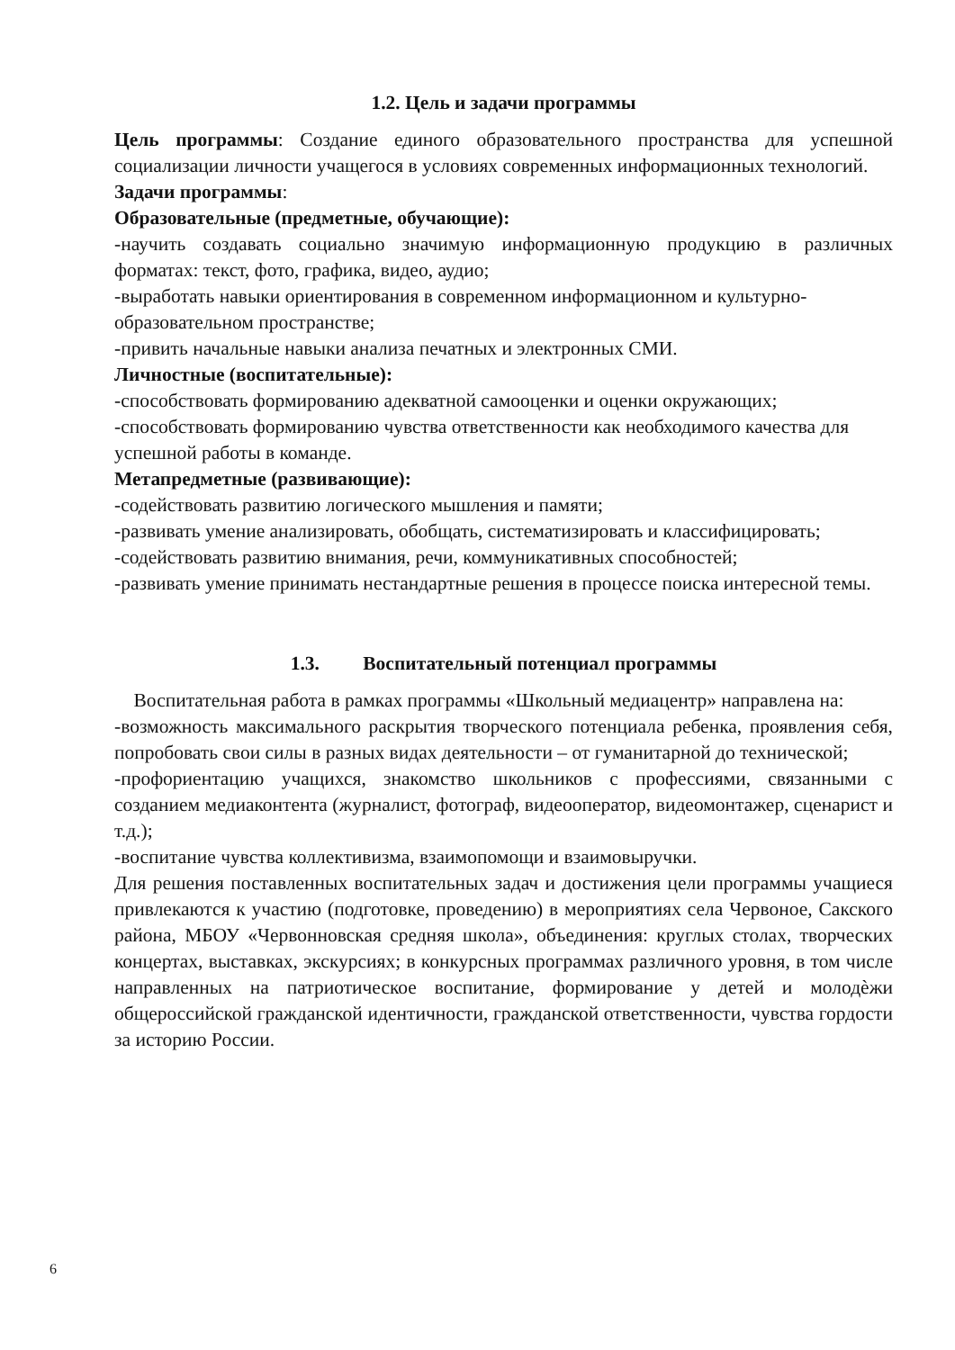1.2. Цель и задачи программы
Цель программы: Создание единого образовательного пространства для успешной социализации личности учащегося в условиях современных информационных технологий.
Задачи программы:
Образовательные (предметные, обучающие):
-научить создавать социально значимую информационную продукцию в различных форматах: текст, фото, графика, видео, аудио;
-выработать навыки ориентирования в современном информационном и культурно-образовательном пространстве;
-привить начальные навыки анализа печатных и электронных СМИ.
Личностные (воспитательные):
-способствовать формированию адекватной самооценки и оценки окружающих;
-способствовать формированию чувства ответственности как необходимого качества для успешной работы в команде.
Метапредметные (развивающие):
-содействовать развитию логического мышления и памяти;
-развивать умение анализировать, обобщать, систематизировать и классифицировать;
-содействовать развитию внимания, речи, коммуникативных способностей;
-развивать умение принимать нестандартные решения в процессе поиска интересной темы.
1.3. Воспитательный потенциал программы
Воспитательная работа в рамках программы «Школьный медиацентр» направлена на:
-возможность максимального раскрытия творческого потенциала ребенка, проявления себя, попробовать свои силы в разных видах деятельности – от гуманитарной до технической;
-профориентацию учащихся, знакомство школьников с профессиями, связанными с созданием медиаконтента (журналист, фотограф, видеооператор, видеомонтажер, сценарист и т.д.);
-воспитание чувства коллективизма, взаимопомощи и взаимовыручки.
Для решения поставленных воспитательных задач и достижения цели программы учащиеся привлекаются к участию (подготовке, проведению) в мероприятиях села Червоное, Сакского района, МБОУ «Червонновская средняя школа», объединения: круглых столах, творческих концертах, выставках, экскурсиях; в конкурсных программах различного уровня, в том числе направленных на патриотическое воспитание, формирование у детей и молодѐжи общероссийской гражданской идентичности, гражданской ответственности, чувства гордости за историю России.
6